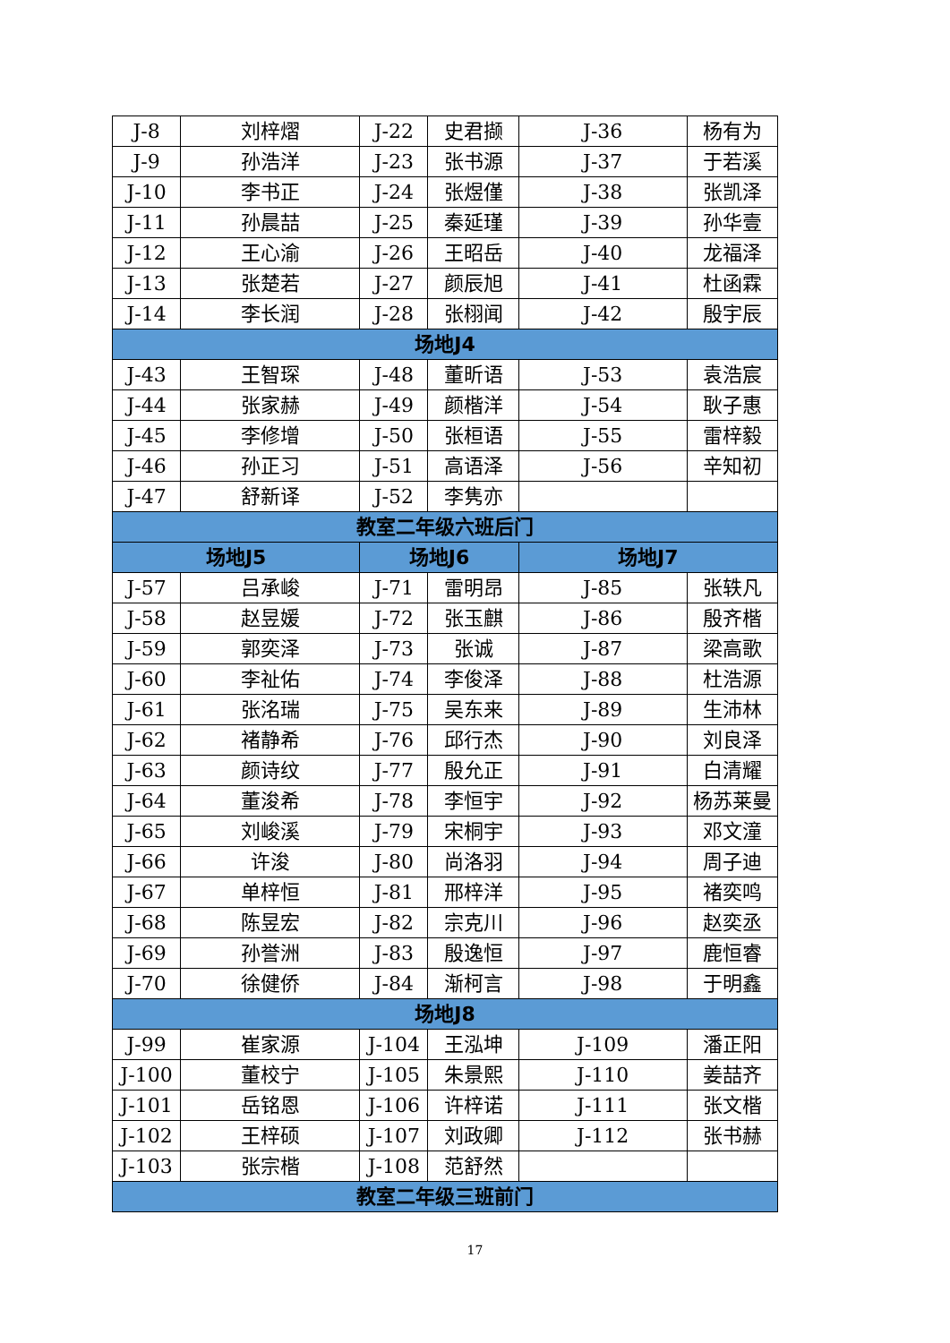| J-8 | 刘梓熠 | J-22 | 史君撷 | J-36 | 杨有为 |
| J-9 | 孙浩洋 | J-23 | 张书源 | J-37 | 于若溪 |
| J-10 | 李书正 | J-24 | 张煜僅 | J-38 | 张凯泽 |
| J-11 | 孙晨喆 | J-25 | 秦延瑾 | J-39 | 孙华壹 |
| J-12 | 王心渝 | J-26 | 王昭岳 | J-40 | 龙福泽 |
| J-13 | 张楚若 | J-27 | 颜辰旭 | J-41 | 杜函霖 |
| J-14 | 李长润 | J-28 | 张栩闻 | J-42 | 殷宇辰 |
| 场地J4 | | | | | |
| J-43 | 王智琛 | J-48 | 董昕语 | J-53 | 袁浩宸 |
| J-44 | 张家赫 | J-49 | 颜楷洋 | J-54 | 耿子惠 |
| J-45 | 李修增 | J-50 | 张桓语 | J-55 | 雷梓毅 |
| J-46 | 孙正习 | J-51 | 高语泽 | J-56 | 辛知初 |
| J-47 | 舒新译 | J-52 | 李隽亦 | | |
| 教室二年级六班后门 | | | | | |
| 场地J5 | | 场地J6 | | 场地J7 | |
| J-57 | 吕承峻 | J-71 | 雷明昂 | J-85 | 张轶凡 |
| J-58 | 赵昱媛 | J-72 | 张玉麒 | J-86 | 殷齐楷 |
| J-59 | 郭奕泽 | J-73 | 张诚 | J-87 | 梁高歌 |
| J-60 | 李祉佑 | J-74 | 李俊泽 | J-88 | 杜浩源 |
| J-61 | 张洺瑞 | J-75 | 吴东来 | J-89 | 生沛林 |
| J-62 | 褚静希 | J-76 | 邱行杰 | J-90 | 刘良泽 |
| J-63 | 颜诗纹 | J-77 | 殷允正 | J-91 | 白清耀 |
| J-64 | 董浚希 | J-78 | 李恒宇 | J-92 | 杨苏莱曼 |
| J-65 | 刘峻溪 | J-79 | 宋桐宇 | J-93 | 邓文潼 |
| J-66 | 许浚 | J-80 | 尚洛羽 | J-94 | 周子迪 |
| J-67 | 单梓恒 | J-81 | 邢梓洋 | J-95 | 褚奕鸣 |
| J-68 | 陈昱宏 | J-82 | 宗克川 | J-96 | 赵奕丞 |
| J-69 | 孙誉洲 | J-83 | 殷逸恒 | J-97 | 鹿恒睿 |
| J-70 | 徐健侨 | J-84 | 渐柯言 | J-98 | 于明鑫 |
| 场地J8 | | | | | |
| J-99 | 崔家源 | J-104 | 王泓坤 | J-109 | 潘正阳 |
| J-100 | 董校宁 | J-105 | 朱景熙 | J-110 | 姜喆齐 |
| J-101 | 岳铭恩 | J-106 | 许梓诺 | J-111 | 张文楷 |
| J-102 | 王梓硕 | J-107 | 刘政卿 | J-112 | 张书赫 |
| J-103 | 张宗楷 | J-108 | 范舒然 | | |
| 教室二年级三班前门 | | | | | |
17